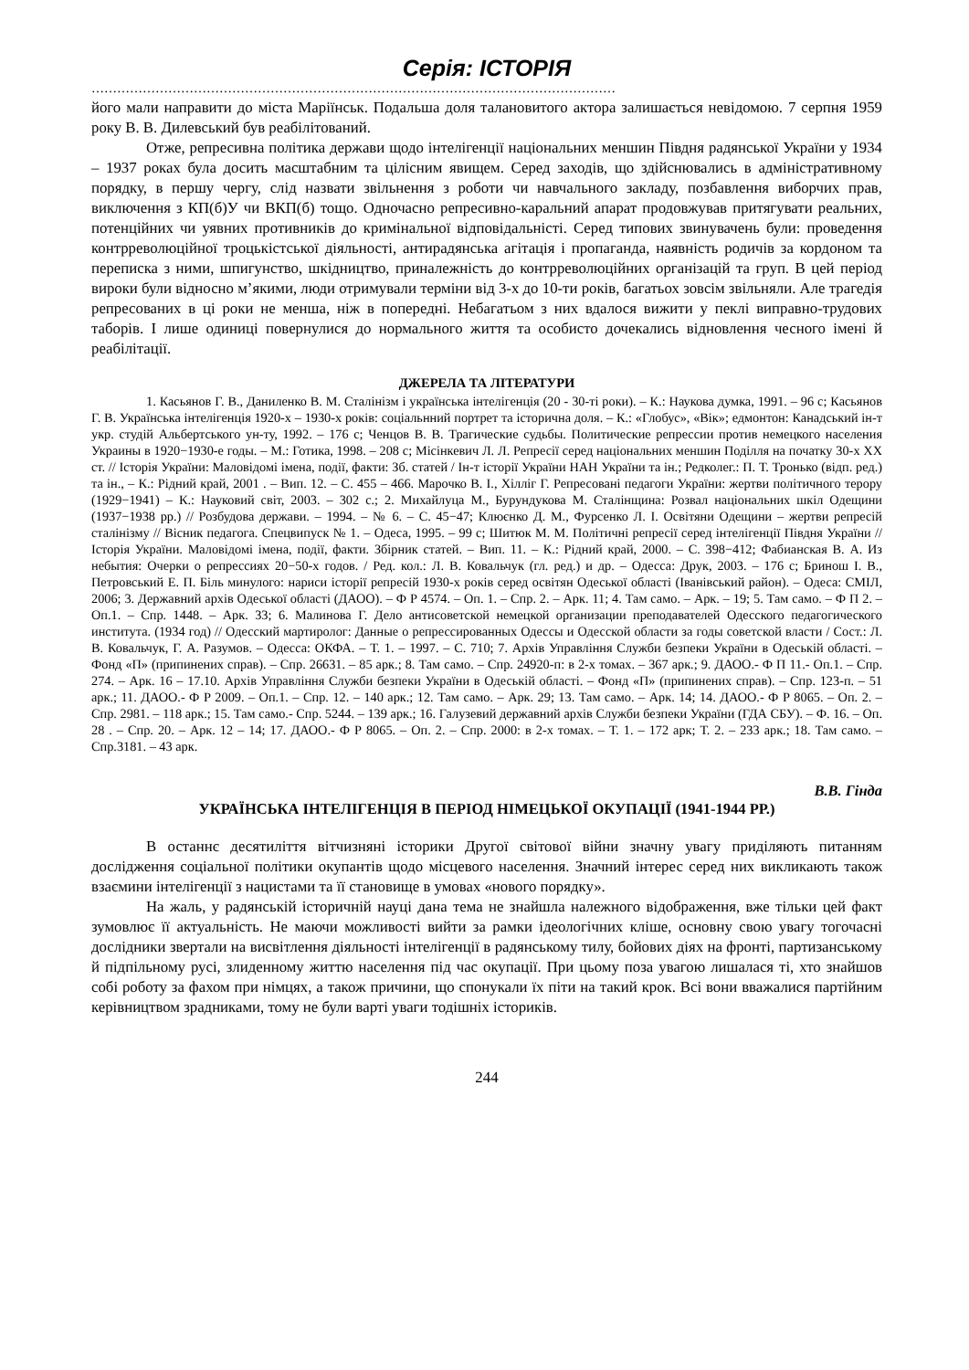Серія: ІСТОРІЯ
……………………………………………………………………………………………………………
його мали направити до міста Маріїнськ. Подальша доля талановитого актора залишається невідомою. 7 серпня 1959 року В. В. Дилевський був реабілітований.
Отже, репресивна політика держави щодо інтелігенції національних меншин Півдня радянської України у 1934 – 1937 роках була досить масштабним та цілісним явищем. Серед заходів, що здійснювались в адміністративному порядку, в першу чергу, слід назвати звільнення з роботи чи навчального закладу, позбавлення виборчих прав, виключення з КП(б)У чи ВКП(б) тощо. Одночасно репресивно-каральний апарат продовжував притягувати реальних, потенційних чи уявних противників до кримінальної відповідальністі. Серед типових звинувачень були: проведення контрреволюційної троцькістської діяльності, антирадянська агітація і пропаганда, наявність родичів за кордоном та переписка з ними, шпигунство, шкідництво, приналежність до контрреволюційних організацій та груп. В цей період вироки були відносно м’якими, люди отримували терміни від 3-х до 10-ти років, багатьох зовсім звільняли. Але трагедія репресованих в ці роки не менша, ніж в попередні. Небагатьом з них вдалося вижити у пеклі виправно-трудових таборів. І лише одиниці повернулися до нормального життя та особисто дочекались відновлення чесного імені й реабілітації.
ДЖЕРЕЛА ТА ЛІТЕРАТУРИ
1. Касьянов Г. В., Даниленко В. М. Сталінізм і українська інтелігенція (20 - 30-ті роки). – К.: Наукова думка, 1991. – 96 с; Касьянов Г. В. Українська інтелігенція 1920-х – 1930-х років: соціальнний портрет та історична доля. – К.: «Глобус», «Вік»; едмонтон: Канадський ін-т укр. студій Альбертського ун-ту, 1992. – 176 с; Ченцов В. В. Трагические судьбы. Политические репрессии против немецкого населения Украины в 1920−1930-е годы. – М.: Готика, 1998. – 208 с; Місінкевич Л. Л. Репресії серед національних меншин Поділля на початку 30-х ХХ ст. // Історія України: Маловідомі імена, події, факти: Зб. статей / Ін-т історії України НАН України та ін.; Редколег.: П. Т. Тронько (відп. ред.) та ін., – К.: Рідний край, 2001 . – Вип. 12. – С. 455 – 466. Марочко В. І., Хіллiг Г. Репресовані педагоги України: жертви політичного терору (1929−1941) – К.: Науковий світ, 2003. – 302 с.; 2. Михайлуца М., Бурундукова М. Сталінщина: Розвал національних шкіл Одещини (1937−1938 рр.) // Розбудова держави. – 1994. – № 6. – С. 45−47; Клюєнко Д. М., Фурсенко Л. І. Освітяни Одещини – жертви репресій сталінізму // Вісник педагога. Спецвипуск № 1. – Одеса, 1995. – 99 с; Шитюк М. М. Політичні репресії серед інтелігенції Півдня України // Історія України. Маловідомі імена, події, факти. Збірник статей. – Вип. 11. – К.: Рідний край, 2000. – С. 398−412; Фабианская В. А. Из небытия: Очерки о репрессиях 20−50-х годов. / Ред. кол.: Л. В. Ковальчук (гл. ред.) и др. – Одесса: Друк, 2003. – 176 с; Бринош І. В., Петровський Е. П. Біль минулого: нариси історії репресій 1930-х років серед освітян Одеської області (Іванівський район). – Одеса: СМІЛ, 2006; 3. Державний архів Одеської області (ДАОО). – Ф Р 4574. – Оп. 1. – Спр. 2. – Арк. 11; 4. Там само. – Арк. – 19; 5. Там само. – Ф П 2. – Оп.1. – Спр. 1448. – Арк. 33; 6. Малинова Г. Дело антисоветской немецкой организации преподавателей Одесского педагогического института. (1934 год) // Одесский мартиролог: Данные о репрессированных Одессы и Одесской области за годы советской власти / Сост.: Л. В. Ковальчук, Г. А. Разумов. – Одесса: ОКФА. – Т. 1. – 1997. – С. 710; 7. Архів Управління Служби безпеки України в Одеській області. – Фонд «П» (припинених справ). – Спр. 26631. – 85 арк.; 8. Там само. – Спр. 24920-п: в 2-х томах. – 367 арк.; 9. ДАОО.- Ф П 11.- Оп.1. – Спр. 274. – Арк. 16 – 17.10. Архів Управління Служби безпеки України в Одеській області. – Фонд «П» (припинених справ). – Спр. 123-п. – 51 арк.; 11. ДАОО.- Ф Р 2009. – Оп.1. – Спр. 12. – 140 арк.; 12. Там само. – Арк. 29; 13. Там само. – Арк. 14; 14. ДАОО.- Ф Р 8065. – Оп. 2. – Спр. 2981. – 118 арк.; 15. Там само.- Спр. 5244. – 139 арк.; 16. Галузевий державний архів Служби безпеки України (ГДА СБУ). – Ф. 16. – Оп. 28 . – Спр. 20. – Арк. 12 – 14; 17. ДАОО.- Ф Р 8065. – Оп. 2. – Спр. 2000: в 2-х томах. – Т. 1. – 172 арк; Т. 2. – 233 арк.; 18. Там само. – Спр.3181. – 43 арк.
В.В. Гінда
УКРАЇНСЬКА ІНТЕЛІГЕНЦІЯ В ПЕРІОД НІМЕЦЬКОЇ ОКУПАЦІЇ (1941-1944 РР.)
В останнє десятиліття вітчизняні історики Другої світової війни значну увагу приділяють питанням дослідження соціальної політики окупантів щодо місцевого населення. Значний інтерес серед них викликають також взаємини інтелігенції з нацистами та її становище в умовах «нового порядку».
На жаль, у радянській історичній науці дана тема не знайшла належного відображення, вже тільки цей факт зумовлює її актуальність. Не маючи можливості вийти за рамки ідеологічних кліше, основну свою увагу тогочасні дослідники звертали на висвітлення діяльності інтелігенції в радянському тилу, бойових діях на фронті, партизанському й підпільному русі, злиденному життю населення під час окупації. При цьому поза увагою лишалася ті, хто знайшов собі роботу за фахом при німцях, а також причини, що спонукали їх піти на такий крок. Всі вони вважалися партійним керівництвом зрадниками, тому не були варті уваги тодішніх істориків.
244